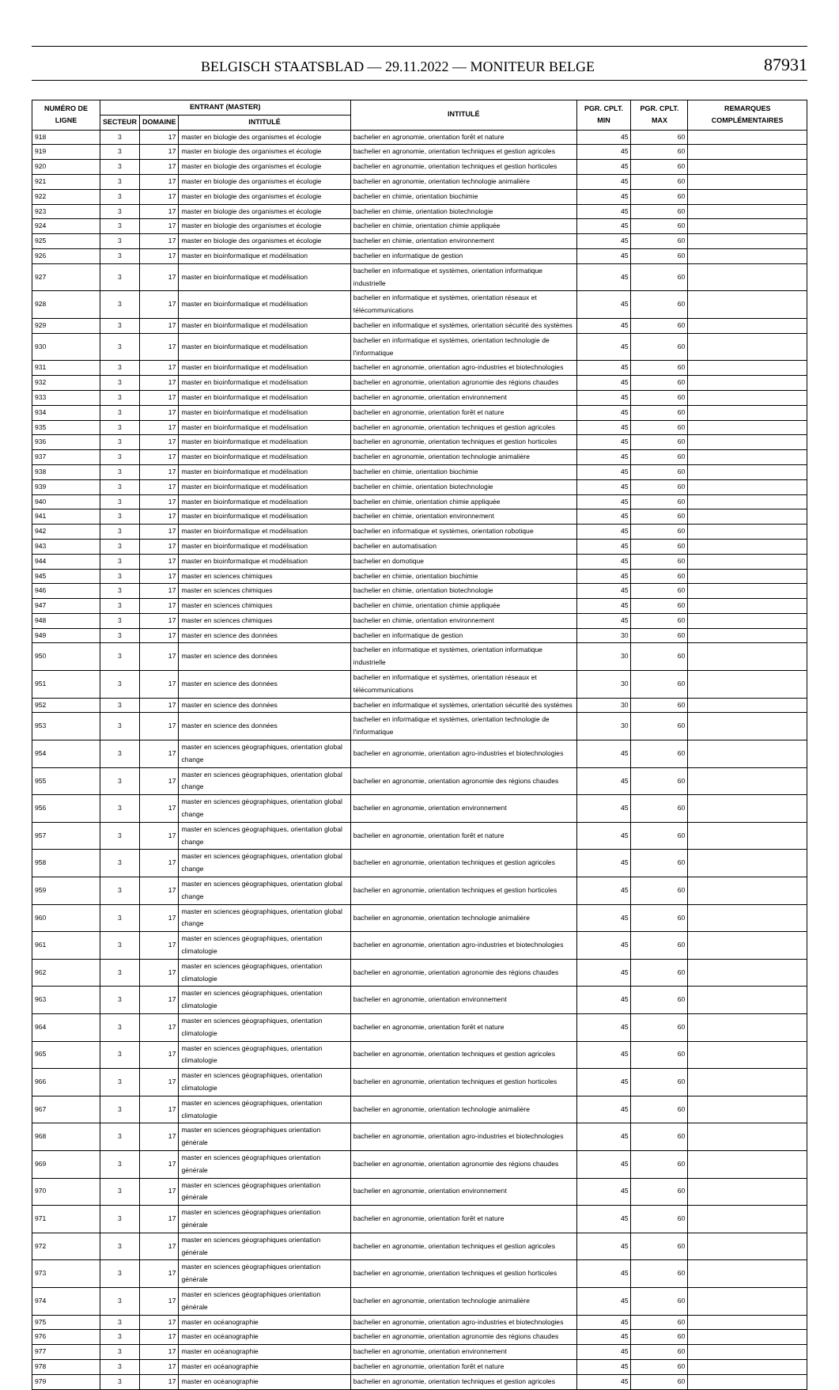BELGISCH STAATSBLAD — 29.11.2022 — MONITEUR BELGE 87931
| NUMÉRO DE LIGNE | ENTRANT (MASTER) | | | INTITULÉ | PGR. CPLT. MIN | PGR. CPLT. MAX | REMARQUES COMPLÉMENTAIRES |
| --- | --- | --- | --- | --- | --- | --- | --- |
| | SECTEUR | DOMAINE | INTITULÉ | | | | |
| 918 | 3 | 17 | master en biologie des organismes et écologie | bachelier en agronomie, orientation forêt et nature | 45 | 60 | |
| 919 | 3 | 17 | master en biologie des organismes et écologie | bachelier en agronomie, orientation techniques et gestion agricoles | 45 | 60 | |
| 920 | 3 | 17 | master en biologie des organismes et écologie | bachelier en agronomie, orientation techniques et gestion horticoles | 45 | 60 | |
| 921 | 3 | 17 | master en biologie des organismes et écologie | bachelier en agronomie, orientation technologie animalière | 45 | 60 | |
| 922 | 3 | 17 | master en biologie des organismes et écologie | bachelier en chimie, orientation biochimie | 45 | 60 | |
| 923 | 3 | 17 | master en biologie des organismes et écologie | bachelier en chimie, orientation biotechnologie | 45 | 60 | |
| 924 | 3 | 17 | master en biologie des organismes et écologie | bachelier en chimie, orientation chimie appliquée | 45 | 60 | |
| 925 | 3 | 17 | master en biologie des organismes et écologie | bachelier en chimie, orientation environnement | 45 | 60 | |
| 926 | 3 | 17 | master en bioinformatique et modélisation | bachelier en informatique de gestion | 45 | 60 | |
| 927 | 3 | 17 | master en bioinformatique et modélisation | bachelier en informatique et systèmes, orientation informatique industrielle | 45 | 60 | |
| 928 | 3 | 17 | master en bioinformatique et modélisation | bachelier en informatique et systèmes, orientation réseaux et télécommunications | 45 | 60 | |
| 929 | 3 | 17 | master en bioinformatique et modélisation | bachelier en informatique et systèmes, orientation sécurité des systèmes | 45 | 60 | |
| 930 | 3 | 17 | master en bioinformatique et modélisation | bachelier en informatique et systèmes, orientation technologie de l'informatique | 45 | 60 | |
| 931 | 3 | 17 | master en bioinformatique et modélisation | bachelier en agronomie, orientation agro-industries et biotechnologies | 45 | 60 | |
| 932 | 3 | 17 | master en bioinformatique et modélisation | bachelier en agronomie, orientation agronomie des régions chaudes | 45 | 60 | |
| 933 | 3 | 17 | master en bioinformatique et modélisation | bachelier en agronomie, orientation environnement | 45 | 60 | |
| 934 | 3 | 17 | master en bioinformatique et modélisation | bachelier en agronomie, orientation forêt et nature | 45 | 60 | |
| 935 | 3 | 17 | master en bioinformatique et modélisation | bachelier en agronomie, orientation techniques et gestion agricoles | 45 | 60 | |
| 936 | 3 | 17 | master en bioinformatique et modélisation | bachelier en agronomie, orientation techniques et gestion horticoles | 45 | 60 | |
| 937 | 3 | 17 | master en bioinformatique et modélisation | bachelier en agronomie, orientation technologie animalière | 45 | 60 | |
| 938 | 3 | 17 | master en bioinformatique et modélisation | bachelier en chimie, orientation biochimie | 45 | 60 | |
| 939 | 3 | 17 | master en bioinformatique et modélisation | bachelier en chimie, orientation biotechnologie | 45 | 60 | |
| 940 | 3 | 17 | master en bioinformatique et modélisation | bachelier en chimie, orientation chimie appliquée | 45 | 60 | |
| 941 | 3 | 17 | master en bioinformatique et modélisation | bachelier en chimie, orientation environnement | 45 | 60 | |
| 942 | 3 | 17 | master en bioinformatique et modélisation | bachelier en informatique et systèmes, orientation robotique | 45 | 60 | |
| 943 | 3 | 17 | master en bioinformatique et modélisation | bachelier en automatisation | 45 | 60 | |
| 944 | 3 | 17 | master en bioinformatique et modélisation | bachelier en domotique | 45 | 60 | |
| 945 | 3 | 17 | master en sciences chimiques | bachelier en chimie, orientation biochimie | 45 | 60 | |
| 946 | 3 | 17 | master en sciences chimiques | bachelier en chimie, orientation biotechnologie | 45 | 60 | |
| 947 | 3 | 17 | master en sciences chimiques | bachelier en chimie, orientation chimie appliquée | 45 | 60 | |
| 948 | 3 | 17 | master en sciences chimiques | bachelier en chimie, orientation environnement | 45 | 60 | |
| 949 | 3 | 17 | master en science des données | bachelier en informatique de gestion | 30 | 60 | |
| 950 | 3 | 17 | master en science des données | bachelier en informatique et systèmes, orientation informatique industrielle | 30 | 60 | |
| 951 | 3 | 17 | master en science des données | bachelier en informatique et systèmes, orientation réseaux et télécommunications | 30 | 60 | |
| 952 | 3 | 17 | master en science des données | bachelier en informatique et systèmes, orientation sécurité des systèmes | 30 | 60 | |
| 953 | 3 | 17 | master en science des données | bachelier en informatique et systèmes, orientation technologie de l'informatique | 30 | 60 | |
| 954 | 3 | 17 | master en sciences géographiques, orientation global change | bachelier en agronomie, orientation agro-industries et biotechnologies | 45 | 60 | |
| 955 | 3 | 17 | master en sciences géographiques, orientation global change | bachelier en agronomie, orientation agronomie des régions chaudes | 45 | 60 | |
| 956 | 3 | 17 | master en sciences géographiques, orientation global change | bachelier en agronomie, orientation environnement | 45 | 60 | |
| 957 | 3 | 17 | master en sciences géographiques, orientation global change | bachelier en agronomie, orientation forêt et nature | 45 | 60 | |
| 958 | 3 | 17 | master en sciences géographiques, orientation global change | bachelier en agronomie, orientation techniques et gestion agricoles | 45 | 60 | |
| 959 | 3 | 17 | master en sciences géographiques, orientation global change | bachelier en agronomie, orientation techniques et gestion horticoles | 45 | 60 | |
| 960 | 3 | 17 | master en sciences géographiques, orientation global change | bachelier en agronomie, orientation technologie animalière | 45 | 60 | |
| 961 | 3 | 17 | master en sciences géographiques, orientation climatologie | bachelier en agronomie, orientation agro-industries et biotechnologies | 45 | 60 | |
| 962 | 3 | 17 | master en sciences géographiques, orientation climatologie | bachelier en agronomie, orientation agronomie des régions chaudes | 45 | 60 | |
| 963 | 3 | 17 | master en sciences géographiques, orientation climatologie | bachelier en agronomie, orientation environnement | 45 | 60 | |
| 964 | 3 | 17 | master en sciences géographiques, orientation climatologie | bachelier en agronomie, orientation forêt et nature | 45 | 60 | |
| 965 | 3 | 17 | master en sciences géographiques, orientation climatologie | bachelier en agronomie, orientation techniques et gestion agricoles | 45 | 60 | |
| 966 | 3 | 17 | master en sciences géographiques, orientation climatologie | bachelier en agronomie, orientation techniques et gestion horticoles | 45 | 60 | |
| 967 | 3 | 17 | master en sciences géographiques, orientation climatologie | bachelier en agronomie, orientation technologie animalière | 45 | 60 | |
| 968 | 3 | 17 | master en sciences géographiques orientation générale | bachelier en agronomie, orientation agro-industries et biotechnologies | 45 | 60 | |
| 969 | 3 | 17 | master en sciences géographiques orientation générale | bachelier en agronomie, orientation agronomie des régions chaudes | 45 | 60 | |
| 970 | 3 | 17 | master en sciences géographiques orientation générale | bachelier en agronomie, orientation environnement | 45 | 60 | |
| 971 | 3 | 17 | master en sciences géographiques orientation générale | bachelier en agronomie, orientation forêt et nature | 45 | 60 | |
| 972 | 3 | 17 | master en sciences géographiques orientation générale | bachelier en agronomie, orientation techniques et gestion agricoles | 45 | 60 | |
| 973 | 3 | 17 | master en sciences géographiques orientation générale | bachelier en agronomie, orientation techniques et gestion horticoles | 45 | 60 | |
| 974 | 3 | 17 | master en sciences géographiques orientation générale | bachelier en agronomie, orientation technologie animalière | 45 | 60 | |
| 975 | 3 | 17 | master en océanographie | bachelier en agronomie, orientation agro-industries et biotechnologies | 45 | 60 | |
| 976 | 3 | 17 | master en océanographie | bachelier en agronomie, orientation agronomie des régions chaudes | 45 | 60 | |
| 977 | 3 | 17 | master en océanographie | bachelier en agronomie, orientation environnement | 45 | 60 | |
| 978 | 3 | 17 | master en océanographie | bachelier en agronomie, orientation forêt et nature | 45 | 60 | |
| 979 | 3 | 17 | master en océanographie | bachelier en agronomie, orientation techniques et gestion agricoles | 45 | 60 | |